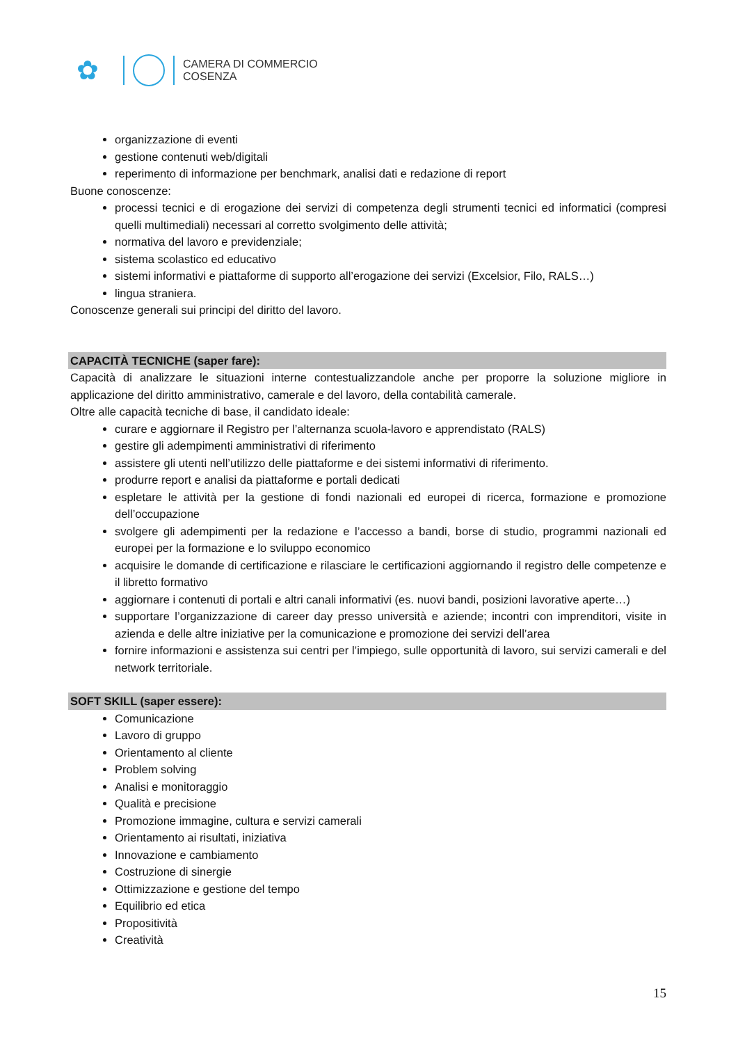✿
CAMERA DI COMMERCIO
COSENZA
organizzazione di eventi
gestione contenuti web/digitali
reperimento di informazione per benchmark, analisi dati e redazione di report
Buone conoscenze:
processi tecnici e di erogazione dei servizi di competenza degli strumenti tecnici ed informatici (compresi quelli multimediali) necessari al corretto svolgimento delle attività;
normativa del lavoro e previdenziale;
sistema scolastico ed educativo
sistemi informativi e piattaforme di supporto all’erogazione dei servizi (Excelsior, Filo, RALS…)
lingua straniera.
Conoscenze generali sui principi del diritto del lavoro.
CAPACITÀ TECNICHE (saper fare):
Capacità di analizzare le situazioni interne contestualizzandole anche per proporre la soluzione migliore in applicazione del diritto amministrativo, camerale e del lavoro, della contabilità camerale.
Oltre alle capacità tecniche di base, il candidato ideale:
curare e aggiornare il Registro per l’alternanza scuola-lavoro e apprendistato (RALS)
gestire gli adempimenti amministrativi di riferimento
assistere gli utenti nell’utilizzo delle piattaforme e dei sistemi informativi di riferimento.
produrre report e analisi da piattaforme e portali dedicati
espletare le attività per la gestione di fondi nazionali ed europei di ricerca, formazione e promozione dell’occupazione
svolgere gli adempimenti per la redazione e l’accesso a bandi, borse di studio, programmi nazionali ed europei per la formazione e lo sviluppo economico
acquisire le domande di certificazione e rilasciare le certificazioni aggiornando il registro delle competenze e il libretto formativo
aggiornare i contenuti di portali e altri canali informativi (es. nuovi bandi, posizioni lavorative aperte…)
supportare l’organizzazione di career day presso università e aziende; incontri con imprenditori, visite in azienda e delle altre iniziative per la comunicazione e promozione dei servizi dell’area
fornire informazioni e assistenza sui centri per l’impiego, sulle opportunità di lavoro, sui servizi camerali e del network territoriale.
SOFT SKILL (saper essere):
Comunicazione
Lavoro di gruppo
Orientamento al cliente
Problem solving
Analisi e monitoraggio
Qualità e precisione
Promozione immagine, cultura e servizi camerali
Orientamento ai risultati, iniziativa
Innovazione e cambiamento
Costruzione di sinergie
Ottimizzazione e gestione del tempo
Equilibrio ed etica
Propositività
Creatività
15